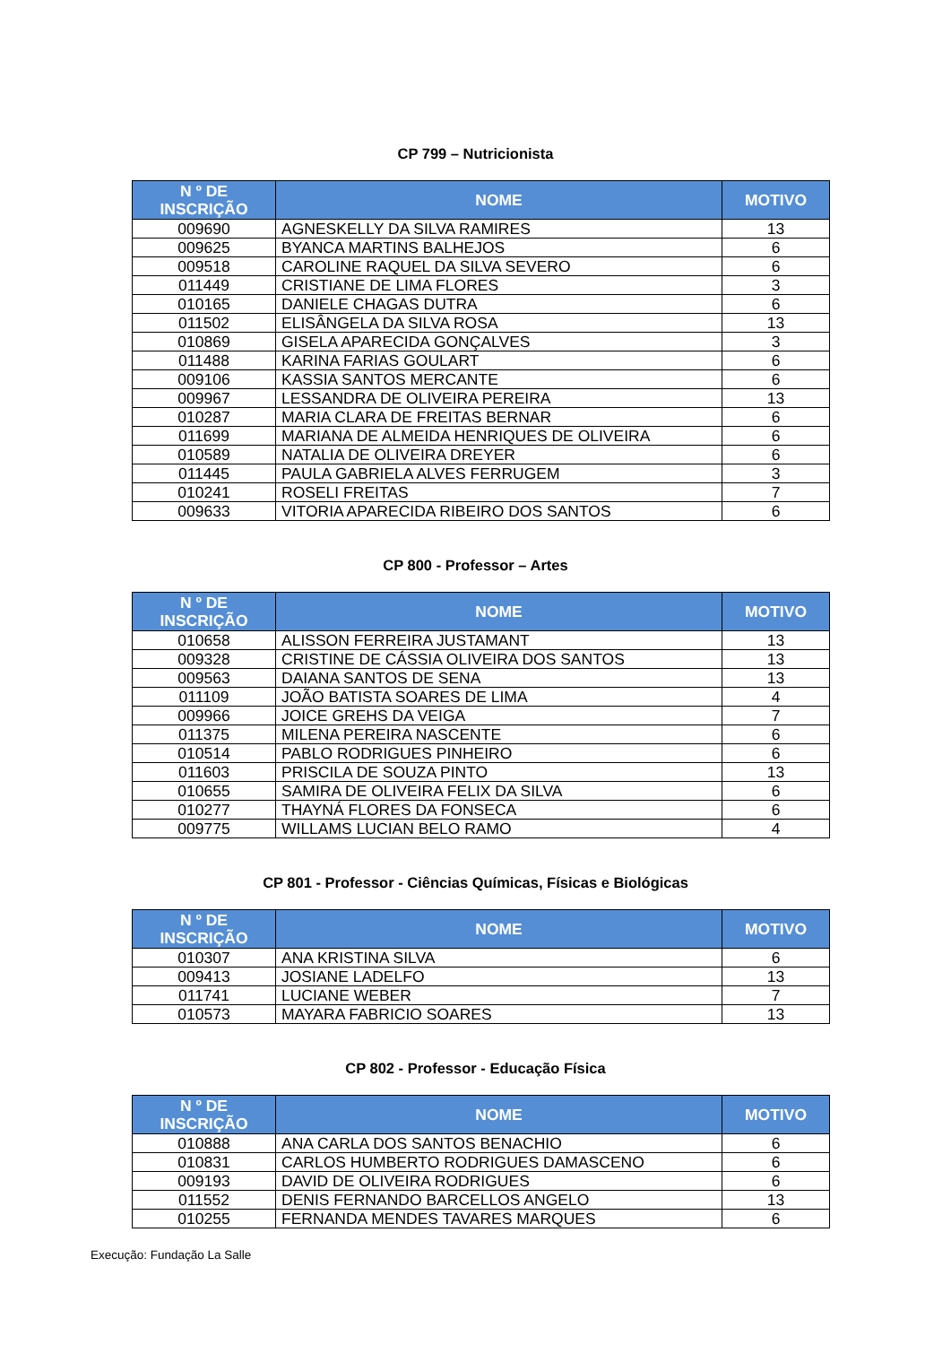CP 799 – Nutricionista
| N º DE INSCRIÇÃO | NOME | MOTIVO |
| --- | --- | --- |
| 009690 | AGNESKELLY DA SILVA RAMIRES | 13 |
| 009625 | BYANCA MARTINS BALHEJOS | 6 |
| 009518 | CAROLINE RAQUEL DA SILVA SEVERO | 6 |
| 011449 | CRISTIANE DE LIMA FLORES | 3 |
| 010165 | DANIELE CHAGAS DUTRA | 6 |
| 011502 | ELISÂNGELA DA SILVA ROSA | 13 |
| 010869 | GISELA APARECIDA GONÇALVES | 3 |
| 011488 | KARINA FARIAS GOULART | 6 |
| 009106 | KASSIA SANTOS MERCANTE | 6 |
| 009967 | LESSANDRA DE OLIVEIRA PEREIRA | 13 |
| 010287 | MARIA CLARA DE FREITAS BERNAR | 6 |
| 011699 | MARIANA DE ALMEIDA HENRIQUES DE OLIVEIRA | 6 |
| 010589 | NATALIA DE OLIVEIRA DREYER | 6 |
| 011445 | PAULA GABRIELA ALVES FERRUGEM | 3 |
| 010241 | ROSELI FREITAS | 7 |
| 009633 | VITORIA APARECIDA RIBEIRO DOS SANTOS | 6 |
CP 800 - Professor – Artes
| N º DE INSCRIÇÃO | NOME | MOTIVO |
| --- | --- | --- |
| 010658 | ALISSON FERREIRA JUSTAMANT | 13 |
| 009328 | CRISTINE DE CÁSSIA OLIVEIRA DOS SANTOS | 13 |
| 009563 | DAIANA SANTOS DE SENA | 13 |
| 011109 | JOÃO BATISTA SOARES DE LIMA | 4 |
| 009966 | JOICE GREHS DA VEIGA | 7 |
| 011375 | MILENA PEREIRA NASCENTE | 6 |
| 010514 | PABLO RODRIGUES PINHEIRO | 6 |
| 011603 | PRISCILA DE SOUZA PINTO | 13 |
| 010655 | SAMIRA DE OLIVEIRA FELIX DA SILVA | 6 |
| 010277 | THAYNÁ FLORES DA FONSECA | 6 |
| 009775 | WILLAMS LUCIAN BELO RAMO | 4 |
CP 801 - Professor - Ciências Químicas, Físicas e Biológicas
| N º DE INSCRIÇÃO | NOME | MOTIVO |
| --- | --- | --- |
| 010307 | ANA KRISTINA SILVA | 6 |
| 009413 | JOSIANE LADELFO | 13 |
| 011741 | LUCIANE WEBER | 7 |
| 010573 | MAYARA FABRICIO SOARES | 13 |
CP 802 - Professor - Educação Física
| N º DE INSCRIÇÃO | NOME | MOTIVO |
| --- | --- | --- |
| 010888 | ANA CARLA DOS SANTOS BENACHIO | 6 |
| 010831 | CARLOS HUMBERTO RODRIGUES DAMASCENO | 6 |
| 009193 | DAVID DE OLIVEIRA RODRIGUES | 6 |
| 011552 | DENIS FERNANDO BARCELLOS ANGELO | 13 |
| 010255 | FERNANDA MENDES TAVARES MARQUES | 6 |
Execução: Fundação La Salle